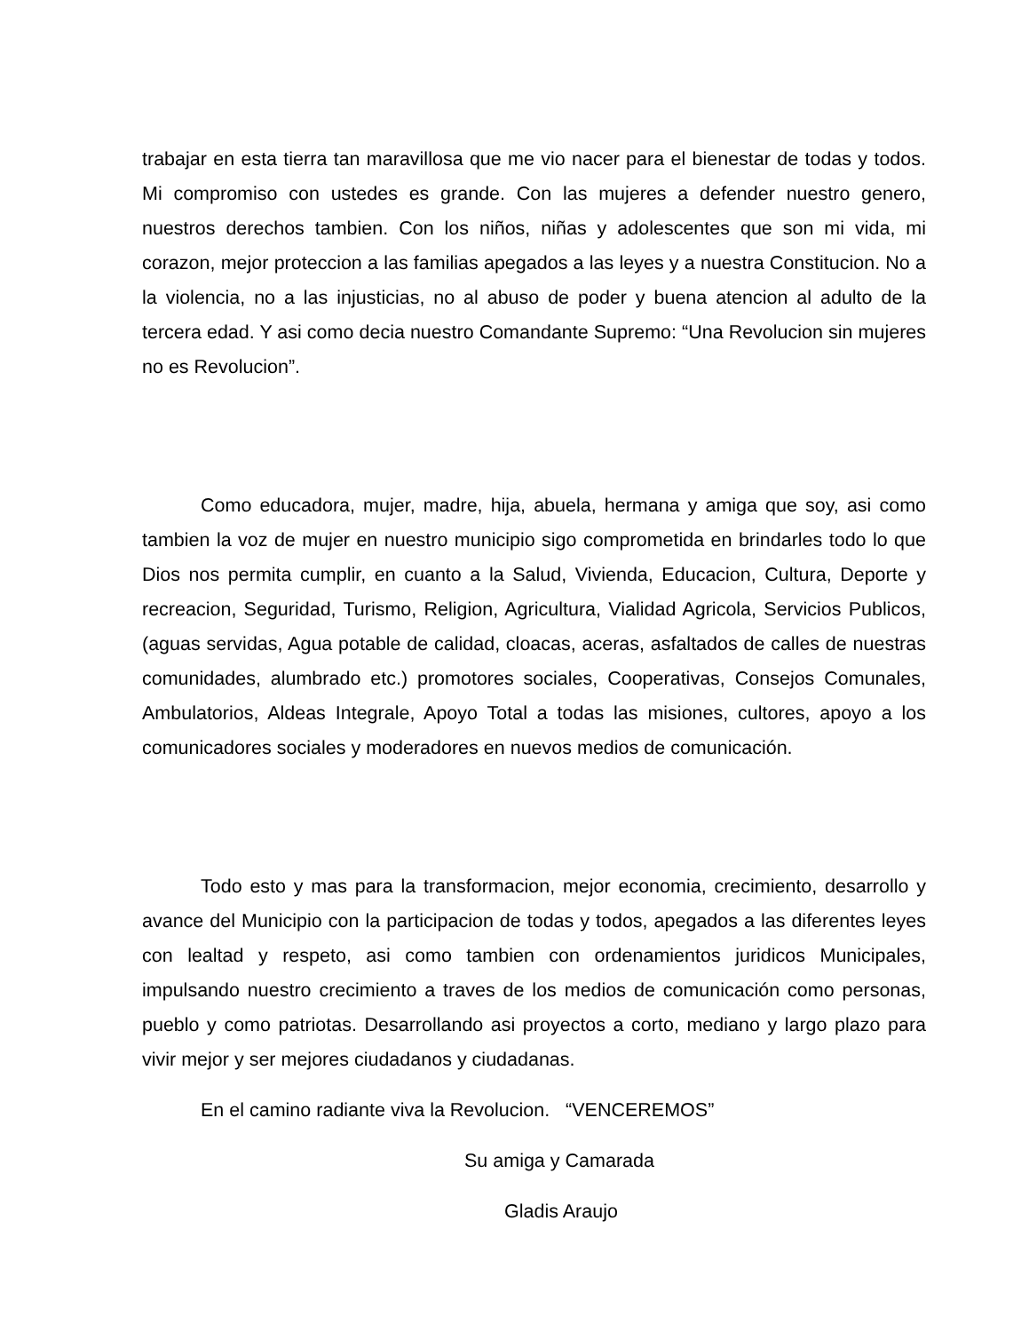trabajar en esta tierra tan maravillosa que me vio nacer para el bienestar de todas y todos. Mi compromiso con ustedes es grande. Con las mujeres a defender nuestro genero, nuestros derechos tambien. Con los niños, niñas y adolescentes que son mi vida, mi corazon, mejor proteccion a las familias apegados a las leyes y a nuestra Constitucion. No a la violencia, no a las injusticias, no al abuso de poder y buena atencion al adulto de la tercera edad. Y asi como decia nuestro Comandante Supremo: “Una Revolucion sin mujeres no es Revolucion”.
Como educadora, mujer, madre, hija, abuela, hermana y amiga que soy, asi como tambien la voz de mujer en nuestro municipio sigo comprometida en brindarles todo lo que Dios nos permita cumplir, en cuanto a la Salud, Vivienda, Educacion, Cultura, Deporte y recreacion, Seguridad, Turismo, Religion, Agricultura, Vialidad Agricola, Servicios Publicos, (aguas servidas, Agua potable de calidad, cloacas, aceras, asfaltados de calles de nuestras comunidades, alumbrado etc.) promotores sociales, Cooperativas, Consejos Comunales, Ambulatorios, Aldeas Integrale, Apoyo Total a todas las misiones, cultores, apoyo a los comunicadores sociales y moderadores en nuevos medios de comunicación.
Todo esto y mas para la transformacion, mejor economia, crecimiento, desarrollo y avance del Municipio con la participacion de todas y todos, apegados a las diferentes leyes con lealtad y respeto, asi como tambien con ordenamientos juridicos Municipales, impulsando nuestro crecimiento a traves de los medios de comunicación como personas, pueblo y como patriotas. Desarrollando asi proyectos a corto, mediano y largo plazo para vivir mejor y ser mejores ciudadanos y ciudadanas.
En el camino radiante viva la Revolucion. “VENCEREMOS”
Su amiga y Camarada
Gladis Araujo